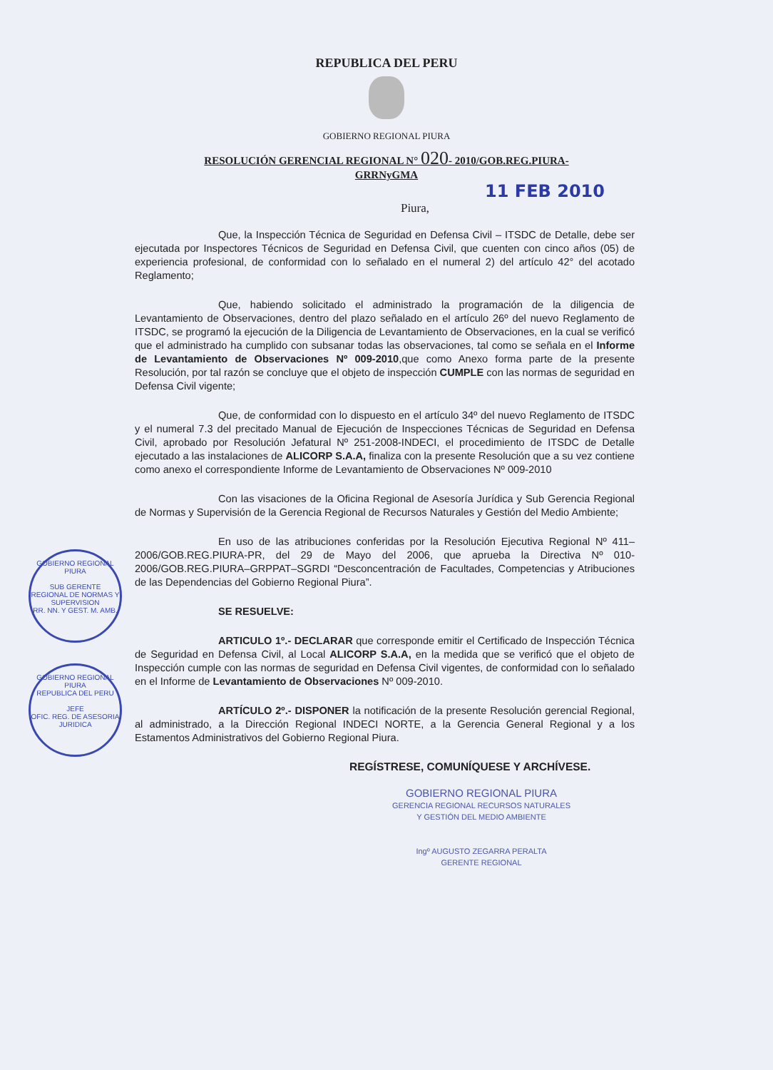REPUBLICA DEL PERU
GOBIERNO REGIONAL PIURA
RESOLUCIÓN GERENCIAL REGIONAL N° 020- 2010/GOB.REG.PIURA-
GRRNyGMA
11 FEB 2010
Piura,
Que, la Inspección Técnica de Seguridad en Defensa Civil – ITSDC de Detalle, debe ser ejecutada por Inspectores Técnicos de Seguridad en Defensa Civil, que cuenten con cinco años (05) de experiencia profesional, de conformidad con lo señalado en el numeral 2) del artículo 42° del acotado Reglamento;
Que, habiendo solicitado el administrado la programación de la diligencia de Levantamiento de Observaciones, dentro del plazo señalado en el artículo 26º del nuevo Reglamento de ITSDC, se programó la ejecución de la Diligencia de Levantamiento de Observaciones, en la cual se verificó que el administrado ha cumplido con subsanar todas las observaciones, tal como se señala en el Informe de Levantamiento de Observaciones Nº 009-2010,que como Anexo forma parte de la presente Resolución, por tal razón se concluye que el objeto de inspección CUMPLE con las normas de seguridad en Defensa Civil vigente;
Que, de conformidad con lo dispuesto en el artículo 34º del nuevo Reglamento de ITSDC y el numeral 7.3 del precitado Manual de Ejecución de Inspecciones Técnicas de Seguridad en Defensa Civil, aprobado por Resolución Jefatural Nº 251-2008-INDECI, el procedimiento de ITSDC de Detalle ejecutado a las instalaciones de ALICORP S.A.A, finaliza con la presente Resolución que a su vez contiene como anexo el correspondiente Informe de Levantamiento de Observaciones Nº 009-2010
Con las visaciones de la Oficina Regional de Asesoría Jurídica y Sub Gerencia Regional de Normas y Supervisión de la Gerencia Regional de Recursos Naturales y Gestión del Medio Ambiente;
En uso de las atribuciones conferidas por la Resolución Ejecutiva Regional Nº 411–2006/GOB.REG.PIURA-PR, del 29 de Mayo del 2006, que aprueba la Directiva Nº 010-2006/GOB.REG.PIURA–GRPPAT–SGRDI “Desconcentración de Facultades, Competencias y Atribuciones de las Dependencias del Gobierno Regional Piura”.
SE RESUELVE:
ARTICULO 1º.- DECLARAR que corresponde emitir el Certificado de Inspección Técnica de Seguridad en Defensa Civil, al Local ALICORP S.A.A, en la medida que se verificó que el objeto de Inspección cumple con las normas de seguridad en Defensa Civil vigentes, de conformidad con lo señalado en el Informe de Levantamiento de Observaciones Nº 009-2010.
ARTÍCULO 2º.- DISPONER la notificación de la presente Resolución gerencial Regional, al administrado, a la Dirección Regional INDECI NORTE, a la Gerencia General Regional y a los Estamentos Administrativos del Gobierno Regional Piura.
REGÍSTRESE, COMUNÍQUESE Y ARCHÍVESE.
GOBIERNO REGIONAL PIURA
GERENCIA REGIONAL RECURSOS NATURALES
Y GESTIÓN DEL MEDIO AMBIENTE
Ingº AUGUSTO ZEGARRA PERALTA
GERENTE REGIONAL
GOBIERNO REGIONAL PIURA
SUB GERENTE REGIONAL DE NORMAS Y SUPERVISION
RR. NN. Y GEST. M. AMB.
GOBIERNO REGIONAL PIURA
REPUBLICA DEL PERU
JEFE
OFIC. REG. DE ASESORIA JURIDICA